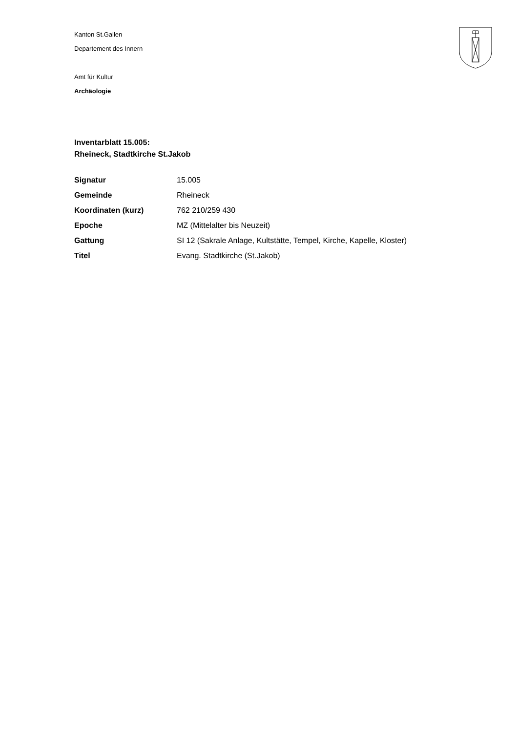Kanton St.Gallen
Departement des Innern
Amt für Kultur
Archäologie
Inventarblatt 15.005:
Rheineck, Stadtkirche St.Jakob
| Signatur | 15.005 |
| Gemeinde | Rheineck |
| Koordinaten (kurz) | 762 210/259 430 |
| Epoche | MZ (Mittelalter bis Neuzeit) |
| Gattung | SI 12 (Sakrale Anlage, Kultstätte, Tempel, Kirche, Kapelle, Kloster) |
| Titel | Evang. Stadtkirche (St.Jakob) |